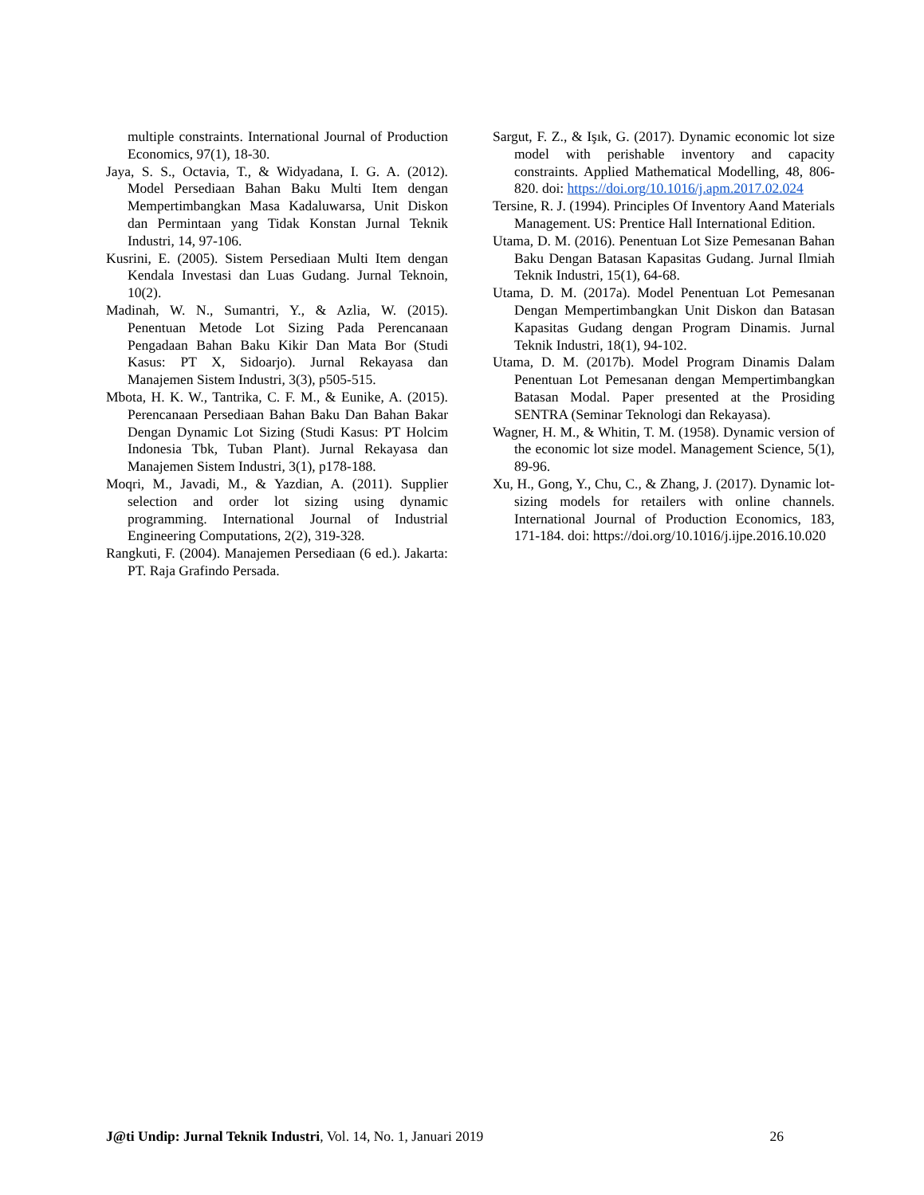multiple constraints. International Journal of Production Economics, 97(1), 18-30.
Jaya, S. S., Octavia, T., & Widyadana, I. G. A. (2012). Model Persediaan Bahan Baku Multi Item dengan Mempertimbangkan Masa Kadaluwarsa, Unit Diskon dan Permintaan yang Tidak Konstan Jurnal Teknik Industri, 14, 97-106.
Kusrini, E. (2005). Sistem Persediaan Multi Item dengan Kendala Investasi dan Luas Gudang. Jurnal Teknoin, 10(2).
Madinah, W. N., Sumantri, Y., & Azlia, W. (2015). Penentuan Metode Lot Sizing Pada Perencanaan Pengadaan Bahan Baku Kikir Dan Mata Bor (Studi Kasus: PT X, Sidoarjo). Jurnal Rekayasa dan Manajemen Sistem Industri, 3(3), p505-515.
Mbota, H. K. W., Tantrika, C. F. M., & Eunike, A. (2015). Perencanaan Persediaan Bahan Baku Dan Bahan Bakar Dengan Dynamic Lot Sizing (Studi Kasus: PT Holcim Indonesia Tbk, Tuban Plant). Jurnal Rekayasa dan Manajemen Sistem Industri, 3(1), p178-188.
Moqri, M., Javadi, M., & Yazdian, A. (2011). Supplier selection and order lot sizing using dynamic programming. International Journal of Industrial Engineering Computations, 2(2), 319-328.
Rangkuti, F. (2004). Manajemen Persediaan (6 ed.). Jakarta: PT. Raja Grafindo Persada.
Sargut, F. Z., & Işık, G. (2017). Dynamic economic lot size model with perishable inventory and capacity constraints. Applied Mathematical Modelling, 48, 806-820. doi: https://doi.org/10.1016/j.apm.2017.02.024
Tersine, R. J. (1994). Principles Of Inventory Aand Materials Management. US: Prentice Hall International Edition.
Utama, D. M. (2016). Penentuan Lot Size Pemesanan Bahan Baku Dengan Batasan Kapasitas Gudang. Jurnal Ilmiah Teknik Industri, 15(1), 64-68.
Utama, D. M. (2017a). Model Penentuan Lot Pemesanan Dengan Mempertimbangkan Unit Diskon dan Batasan Kapasitas Gudang dengan Program Dinamis. Jurnal Teknik Industri, 18(1), 94-102.
Utama, D. M. (2017b). Model Program Dinamis Dalam Penentuan Lot Pemesanan dengan Mempertimbangkan Batasan Modal. Paper presented at the Prosiding SENTRA (Seminar Teknologi dan Rekayasa).
Wagner, H. M., & Whitin, T. M. (1958). Dynamic version of the economic lot size model. Management Science, 5(1), 89-96.
Xu, H., Gong, Y., Chu, C., & Zhang, J. (2017). Dynamic lot-sizing models for retailers with online channels. International Journal of Production Economics, 183, 171-184. doi: https://doi.org/10.1016/j.ijpe.2016.10.020
J@ti Undip: Jurnal Teknik Industri, Vol. 14, No. 1, Januari 2019 26